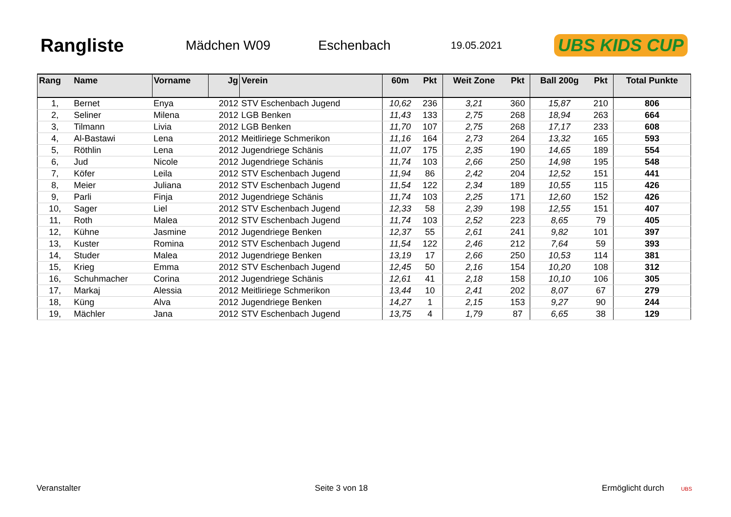Rangliste
Mädchen W09 Eschenbach
19.05.2021
UBS KIDS CUP
| Rang | Name | Vorname | Jg | Verein | 60m | Pkt | Weit Zone | Pkt | Ball 200g | Pkt | Total Punkte |
| --- | --- | --- | --- | --- | --- | --- | --- | --- | --- | --- | --- |
| 1, | Bernet | Enya | 2012 | STV Eschenbach Jugend | 10,62 | 236 | 3,21 | 360 | 15,87 | 210 | 806 |
| 2, | Seliner | Milena | 2012 | LGB Benken | 11,43 | 133 | 2,75 | 268 | 18,94 | 263 | 664 |
| 3, | Tilmann | Livia | 2012 | LGB Benken | 11,70 | 107 | 2,75 | 268 | 17,17 | 233 | 608 |
| 4, | Al-Bastawi | Lena | 2012 | Meitliriege Schmerikon | 11,16 | 164 | 2,73 | 264 | 13,32 | 165 | 593 |
| 5, | Röthlin | Lena | 2012 | Jugendriege Schänis | 11,07 | 175 | 2,35 | 190 | 14,65 | 189 | 554 |
| 6, | Jud | Nicole | 2012 | Jugendriege Schänis | 11,74 | 103 | 2,66 | 250 | 14,98 | 195 | 548 |
| 7, | Köfer | Leila | 2012 | STV Eschenbach Jugend | 11,94 | 86 | 2,42 | 204 | 12,52 | 151 | 441 |
| 8, | Meier | Juliana | 2012 | STV Eschenbach Jugend | 11,54 | 122 | 2,34 | 189 | 10,55 | 115 | 426 |
| 9, | Parli | Finja | 2012 | Jugendriege Schänis | 11,74 | 103 | 2,25 | 171 | 12,60 | 152 | 426 |
| 10, | Sager | Liel | 2012 | STV Eschenbach Jugend | 12,33 | 58 | 2,39 | 198 | 12,55 | 151 | 407 |
| 11, | Roth | Malea | 2012 | STV Eschenbach Jugend | 11,74 | 103 | 2,52 | 223 | 8,65 | 79 | 405 |
| 12, | Kühne | Jasmine | 2012 | Jugendriege Benken | 12,37 | 55 | 2,61 | 241 | 9,82 | 101 | 397 |
| 13, | Kuster | Romina | 2012 | STV Eschenbach Jugend | 11,54 | 122 | 2,46 | 212 | 7,64 | 59 | 393 |
| 14, | Studer | Malea | 2012 | Jugendriege Benken | 13,19 | 17 | 2,66 | 250 | 10,53 | 114 | 381 |
| 15, | Krieg | Emma | 2012 | STV Eschenbach Jugend | 12,45 | 50 | 2,16 | 154 | 10,20 | 108 | 312 |
| 16, | Schuhmacher | Corina | 2012 | Jugendriege Schänis | 12,61 | 41 | 2,18 | 158 | 10,10 | 106 | 305 |
| 17, | Markaj | Alessia | 2012 | Meitliriege Schmerikon | 13,44 | 10 | 2,41 | 202 | 8,07 | 67 | 279 |
| 18, | Küng | Alva | 2012 | Jugendriege Benken | 14,27 | 1 | 2,15 | 153 | 9,27 | 90 | 244 |
| 19, | Mächler | Jana | 2012 | STV Eschenbach Jugend | 13,75 | 4 | 1,79 | 87 | 6,65 | 38 | 129 |
Veranstalter Seite 3 von 18 Ermöglicht durch UBS